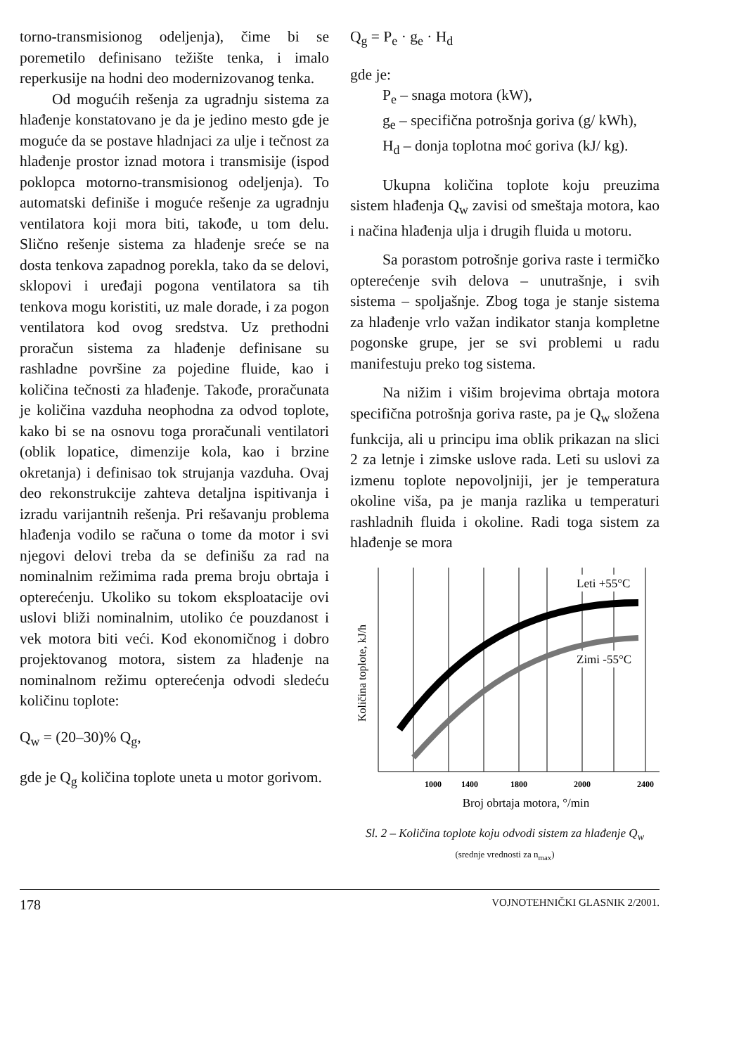torno-transmisionog odeljenja), čime bi se poremetilo definisano težište tenka, i imalo reperkusije na hodni deo modernizovanog tenka.
Od mogućih rešenja za ugradnju sistema za hlađenje konstatovano je da je jedino mesto gde je moguće da se postave hladnjaci za ulje i tečnost za hlađenje prostor iznad motora i transmisije (ispod poklopca motorno-transmisionog odeljenja). To automatski definiše i moguće rešenje za ugradnju ventilatora koji mora biti, takođe, u tom delu. Slično rešenje sistema za hlađenje sreće se na dosta tenkova zapadnog porekla, tako da se delovi, sklopovi i uređaji pogona ventilatora sa tih tenkova mogu koristiti, uz male dorade, i za pogon ventilatora kod ovog sredstva. Uz prethodni proračun sistema za hlađenje definisane su rashladne površine za pojedine fluide, kao i količina tečnosti za hlađenje. Takođe, proračunata je količina vazduha neophodna za odvod toplote, kako bi se na osnovu toga proračunali ventilatori (oblik lopatice, dimenzije kola, kao i brzine okretanja) i definisao tok strujanja vazduha. Ovaj deo rekonstrukcije zahteva detaljna ispitivanja i izradu varijantnih rešenja. Pri rešavanju problema hlađenja vodilo se računa o tome da motor i svi njegovi delovi treba da se definišu za rad na nominalnim režimima rada prema broju obrtaja i opterećenju. Ukoliko su tokom eksploatacije ovi uslovi bliži nominalnim, utoliko će pouzdanost i vek motora biti veći. Kod ekonomičnog i dobro projektovanog motora, sistem za hlađenje na nominalnom režimu opterećenja odvodi sledeću količinu toplote:
Q<sub>w</sub> = (20–30)% Q<sub>g</sub>,
gde je Q<sub>g</sub> količina toplote uneta u motor gorivom.
Q<sub>g</sub> = P<sub>e</sub> · g<sub>e</sub> · H<sub>d</sub>
gde je:
P<sub>e</sub> – snaga motora (kW),
g<sub>e</sub> – specifična potrošnja goriva (g/ kWh),
H<sub>d</sub> – donja toplotna moć goriva (kJ/ kg).
Ukupna količina toplote koju preuzima sistem hlađenja Q<sub>w</sub> zavisi od smeštaja motora, kao i načina hlađenja ulja i drugih fluida u motoru.
Sa porastom potrošnje goriva raste i termičko opterećenje svih delova – unutrašnje, i svih sistema – spoljašnje. Zbog toga je stanje sistema za hlađenje vrlo važan indikator stanja kompletne pogonske grupe, jer se svi problemi u radu manifestuju preko tog sistema.
Na nižim i višim brojevima obrtaja motora specifična potrošnja goriva raste, pa je Q<sub>w</sub> složena funkcija, ali u principu ima oblik prikazan na slici 2 za letnje i zimske uslove rada. Leti su uslovi za izmenu toplote nepovoljniji, jer je temperatura okoline viša, pa je manja razlika u temperaturi rashladnih fluida i okoline. Radi toga sistem za hlađenje se mora
Količina toplote, kJ/h
Leti +55°C
Zimi -55°C
1000
1400
1800
2000
2400
Broj obrtaja motora, °/min
Sl. 2 – Količina toplote koju odvodi sistem za hlađenje Q<sub>w</sub>
(srednje vrednosti za n<sub>max</sub>)
178 VOJNOTEHNIČKI GLASNIK 2/2001.